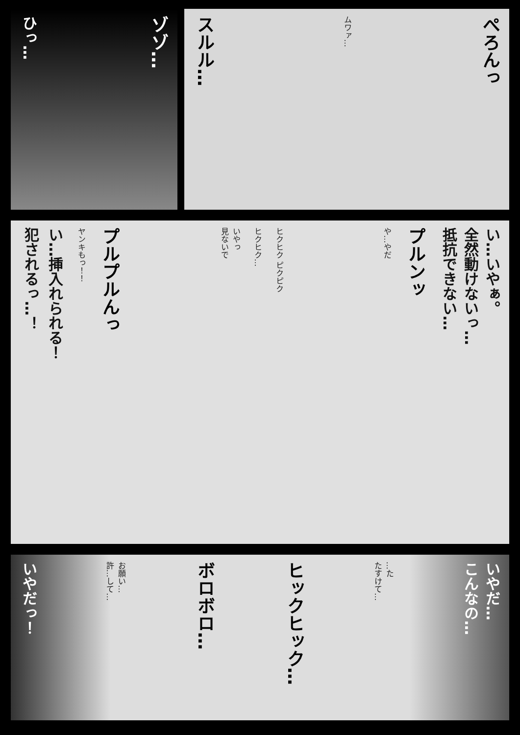ひっ…
ゾゾ…
スルル…
ムワァ…
ぺろんっ
い…挿入れられる！
犯されるっ…！
ヤンキもっ！！
プルプルんっ
いやっ
見ないで
ヒクヒク…
ヒクヒク ピクピク
や…やだ
プルンッ
い…いやぁ。
全然動けないっ…
抵抗できない…
いやだっ！
お願い…
許…して…
ボロボロ…
ヒックヒック…
…た
たすけて…
いやだ…
こんなの…